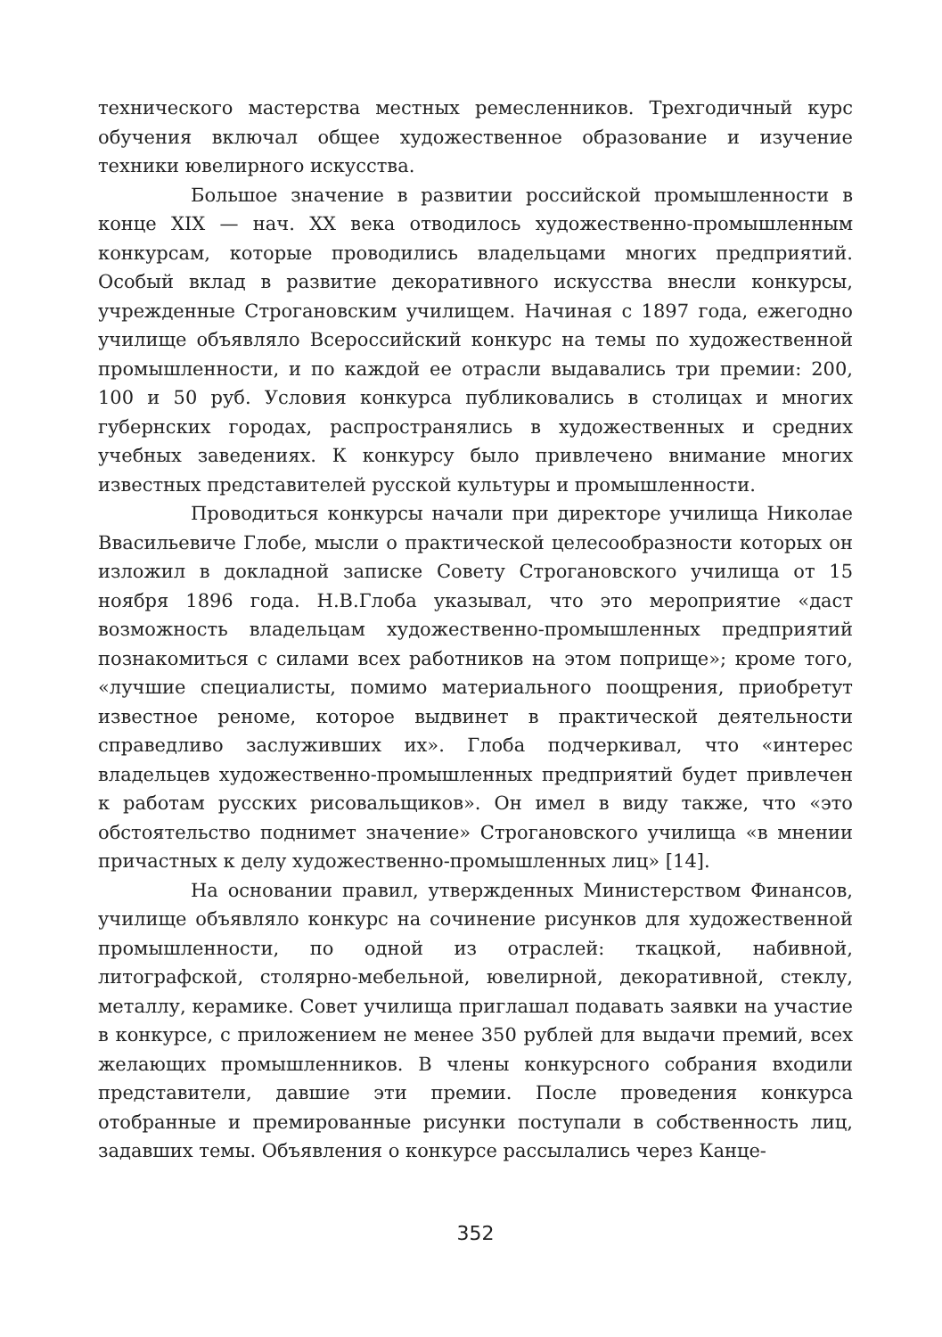технического мастерства местных ремесленников. Трехгодичный курс обучения включал общее художественное образование и изучение техники ювелирного искусства.
Большое значение в развитии российской промышленности в конце XIX — нач. XX века отводилось художественно-промышленным конкурсам, которые проводились владельцами многих предприятий. Особый вклад в развитие декоративного искусства внесли конкурсы, учрежденные Строгановским училищем. Начиная с 1897 года, ежегодно училище объявляло Всероссийский конкурс на темы по художественной промышленности, и по каждой ее отрасли выдавались три премии: 200, 100 и 50 руб. Условия конкурса публиковались в столицах и многих губернских городах, распространялись в художественных и средних учебных заведениях. К конкурсу было привлечено внимание многих известных представителей русской культуры и промышленности.
Проводиться конкурсы начали при директоре училища Николае Ввасильевиче Глобе, мысли о практической целесообразности которых он изложил в докладной записке Совету Строгановского училища от 15 ноября 1896 года. Н.В.Глоба указывал, что это мероприятие «даст возможность владельцам художественно-промышленных предприятий познакомиться с силами всех работников на этом поприще»; кроме того, «лучшие специалисты, помимо материального поощрения, приобретут известное реноме, которое выдвинет в практической деятельности справедливо заслуживших их». Глоба подчеркивал, что «интерес владельцев художественно-промышленных предприятий будет привлечен к работам русских рисовальщиков». Он имел в виду также, что «это обстоятельство поднимет значение» Строгановского училища «в мнении причастных к делу художественно-промышленных лиц» [14].
На основании правил, утвержденных Министерством Финансов, училище объявляло конкурс на сочинение рисунков для художественной промышленности, по одной из отраслей: ткацкой, набивной, литографской, столярно-мебельной, ювелирной, декоративной, стеклу, металлу, керамике. Совет училища приглашал подавать заявки на участие в конкурсе, с приложением не менее 350 рублей для выдачи премий, всех желающих промышленников. В члены конкурсного собрания входили представители, давшие эти премии. После проведения конкурса отобранные и премированные рисунки поступали в собственность лиц, задавших темы. Объявления о конкурсе рассылались через Канце-
352